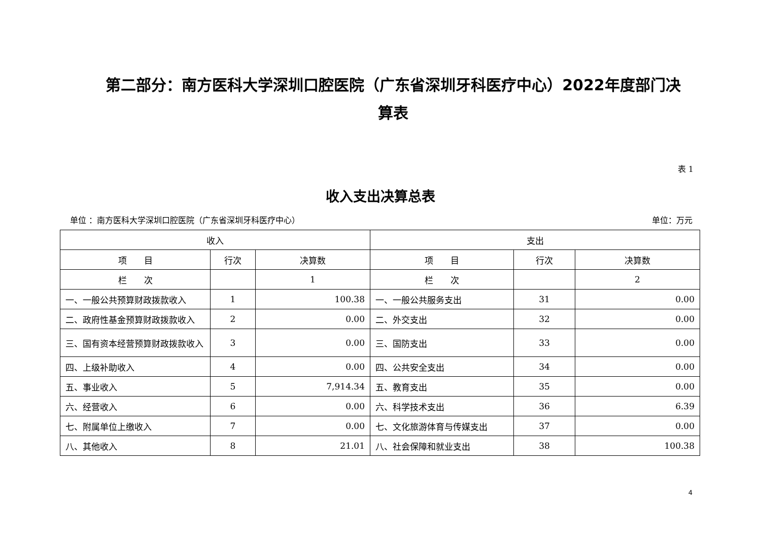第二部分：南方医科大学深圳口腔医院（广东省深圳牙科医疗中心）2022年度部门决算表
表 1
收入支出决算总表
单位 ：南方医科大学深圳口腔医院（广东省深圳牙科医疗中心） 单位：万元
| 收入 | | | 支出 | | |
| --- | --- | --- | --- | --- | --- |
| 项 目 | 行次 | 决算数 | 项 目 | 行次 | 决算数 |
| 栏 次 | | 1 | 栏 次 | | 2 |
| 一、一般公共预算财政拨款收入 | 1 | 100.38 | 一、一般公共服务支出 | 31 | 0.00 |
| 二、政府性基金预算财政拨款收入 | 2 | 0.00 | 二、外交支出 | 32 | 0.00 |
| 三、国有资本经营预算财政拨款收入 | 3 | 0.00 | 三、国防支出 | 33 | 0.00 |
| 四、上级补助收入 | 4 | 0.00 | 四、公共安全支出 | 34 | 0.00 |
| 五、事业收入 | 5 | 7,914.34 | 五、教育支出 | 35 | 0.00 |
| 六、经营收入 | 6 | 0.00 | 六、科学技术支出 | 36 | 6.39 |
| 七、附属单位上缴收入 | 7 | 0.00 | 七、文化旅游体育与传媒支出 | 37 | 0.00 |
| 八、其他收入 | 8 | 21.01 | 八、社会保障和就业支出 | 38 | 100.38 |
4